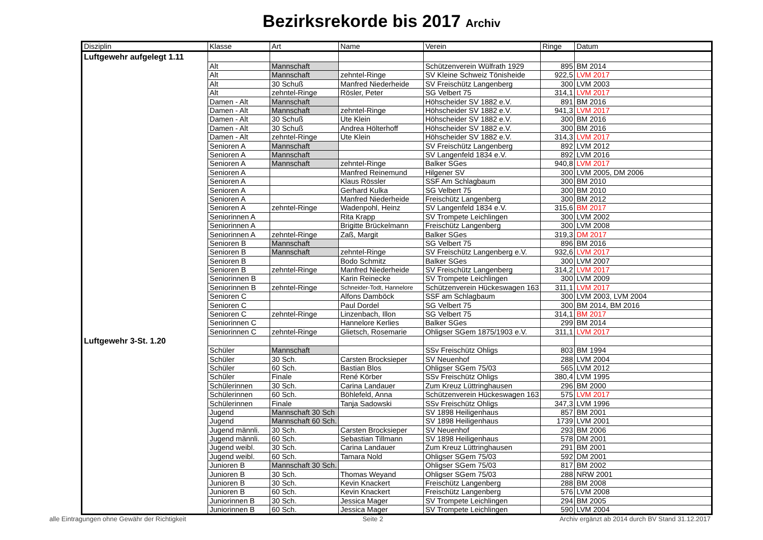Bezirksrekorde bis 2017 Archiv
| Disziplin | Klasse | Art | Name | Verein | Ringe | Datum |
| --- | --- | --- | --- | --- | --- | --- |
| Luftgewehr aufgelegt 1.11 | | | | | | |
| | Alt | Mannschaft | | Schützenverein Wülfrath 1929 | 895 | BM 2014 |
| | Alt | Mannschaft | zehntel-Ringe | SV Kleine Schweiz Tönisheide | 922,5 | LVM 2017 |
| | Alt | 30 Schuß | Manfred Niederheide | SV Freischütz Langenberg | 300 | LVM 2003 |
| | Alt | zehntel-Ringe | Rösler, Peter | SG Velbert 75 | 314,1 | LVM 2017 |
| | Damen - Alt | Mannschaft | | Höhscheider SV 1882 e.V. | 891 | BM 2016 |
| | Damen - Alt | Mannschaft | zehntel-Ringe | Höhscheider SV 1882 e.V. | 941,3 | LVM 2017 |
| | Damen - Alt | 30 Schuß | Ute Klein | Höhscheider SV 1882 e.V. | 300 | BM 2016 |
| | Damen - Alt | 30 Schuß | Andrea Hölterhoff | Höhscheider SV 1882 e.V. | 300 | BM 2016 |
| | Damen - Alt | zehntel-Ringe | Ute Klein | Höhscheider SV 1882 e.V. | 314,3 | LVM 2017 |
| | Senioren A | Mannschaft | | SV Freischütz Langenberg | 892 | LVM 2012 |
| | Senioren A | Mannschaft | | SV Langenfeld 1834 e.V. | 892 | LVM 2016 |
| | Senioren A | Mannschaft | zehntel-Ringe | Balker SGes | 940,8 | LVM 2017 |
| | Senioren A | | Manfred Reinemund | Hilgener SV | 300 | LVM 2005, DM 2006 |
| | Senioren A | | Klaus Rössler | SSF Am Schlagbaum | 300 | BM 2010 |
| | Senioren A | | Gerhard Kulka | SG Velbert 75 | 300 | BM 2010 |
| | Senioren A | | Manfred Niederheide | Freischütz Langenberg | 300 | BM 2012 |
| | Senioren A | zehntel-Ringe | Wadenpohl, Heinz | SV Langenfeld 1834 e.V. | 315,6 | BM 2017 |
| | Seniorinnen A | | Rita Krapp | SV Trompete Leichlingen | 300 | LVM 2002 |
| | Seniorinnen A | | Brigitte Brückelmann | Freischütz Langenberg | 300 | LVM 2008 |
| | Seniorinnen A | zehntel-Ringe | Zaß, Margit | Balker SGes | 319,3 | DM 2017 |
| | Senioren B | Mannschaft | | SG Velbert 75 | 896 | BM 2016 |
| | Senioren B | Mannschaft | zehntel-Ringe | SV Freischütz Langenberg e.V. | 932,6 | LVM 2017 |
| | Senioren B | | Bodo Schmitz | Balker SGes | 300 | LVM 2007 |
| | Senioren B | zehntel-Ringe | Manfred Niederheide | SV Freischütz Langenberg | 314,2 | LVM 2017 |
| | Seniorinnen B | | Karin Reinecke | SV Trompete Leichlingen | 300 | LVM 2009 |
| | Seniorinnen B | zehntel-Ringe | Schneider-Todt, Hannelore | Schützenverein Hückeswagen 163 | 311,1 | LVM 2017 |
| | Senioren C | | Alfons Damböck | SSF am Schlagbaum | 300 | LVM 2003, LVM 2004 |
| | Senioren C | | Paul Dordel | SG Velbert 75 | 300 | BM 2014, BM 2016 |
| | Senioren C | zehntel-Ringe | Linzenbach, Illon | SG Velbert 75 | 314,1 | BM 2017 |
| | Seniorinnen C | | Hannelore Kerlies | Balker SGes | 299 | BM 2014 |
| | Seniorinnen C | zehntel-Ringe | Glietsch, Rosemarie | Ohligser SGem 1875/1903 e.V. | 311,1 | LVM 2017 |
| Luftgewehr 3-St. 1.20 | | | | | | |
| | Schüler | Mannschaft | | SSv Freischütz Ohligs | 803 | BM 1994 |
| | Schüler | 30 Sch. | Carsten Brocksieper | SV Neuenhof | 288 | LVM 2004 |
| | Schüler | 60 Sch. | Bastian Blos | Ohligser SGem 75/03 | 565 | LVM 2012 |
| | Schüler | Finale | René Körber | SSv Freischütz Ohligs | 380,4 | LVM 1995 |
| | Schülerinnen | 30 Sch. | Carina Landauer | Zum Kreuz Lüttringhausen | 296 | BM 2000 |
| | Schülerinnen | 60 Sch. | Böhlefeld, Anna | Schützenverein Hückeswagen 163 | 575 | LVM 2017 |
| | Schülerinnen | Finale | Tanja Sadowski | SSv Freischütz Ohligs | 347,3 | LVM 1996 |
| | Jugend | Mannschaft 30 Sch | | SV 1898 Heiligenhaus | 857 | BM 2001 |
| | Jugend | Mannschaft 60 Sch. | | SV 1898 Heiligenhaus | 1739 | LVM 2001 |
| | Jugend männli. | 30 Sch. | Carsten Brocksieper | SV Neuenhof | 293 | BM 2006 |
| | Jugend männli. | 60 Sch. | Sebastian Tillmann | SV 1898 Heiligenhaus | 578 | DM 2001 |
| | Jugend weibl. | 30 Sch. | Carina Landauer | Zum Kreuz Lüttringhausen | 291 | BM 2001 |
| | Jugend weibl. | 60 Sch. | Tamara Nold | Ohligser SGem 75/03 | 592 | DM 2001 |
| | Junioren B | Mannschaft 30 Sch. | | Ohligser SGem 75/03 | 817 | BM 2002 |
| | Junioren B | 30 Sch. | Thomas Weyand | Ohligser SGem 75/03 | 288 | NRW 2001 |
| | Junioren B | 30 Sch. | Kevin Knackert | Freischütz Langenberg | 288 | BM 2008 |
| | Junioren B | 60 Sch. | Kevin Knackert | Freischütz Langenberg | 576 | LVM 2008 |
| | Juniorinnen B | 30 Sch. | Jessica Mager | SV Trompete Leichlingen | 294 | BM 2005 |
| | Juniorinnen B | 60 Sch. | Jessica Mager | SV Trompete Leichlingen | 590 | LVM 2004 |
alle Eintragungen ohne Gewähr der Richtigkeit Seite 2 Archiv ergänzt ab 2014 durch BV Stand 31.12.2017